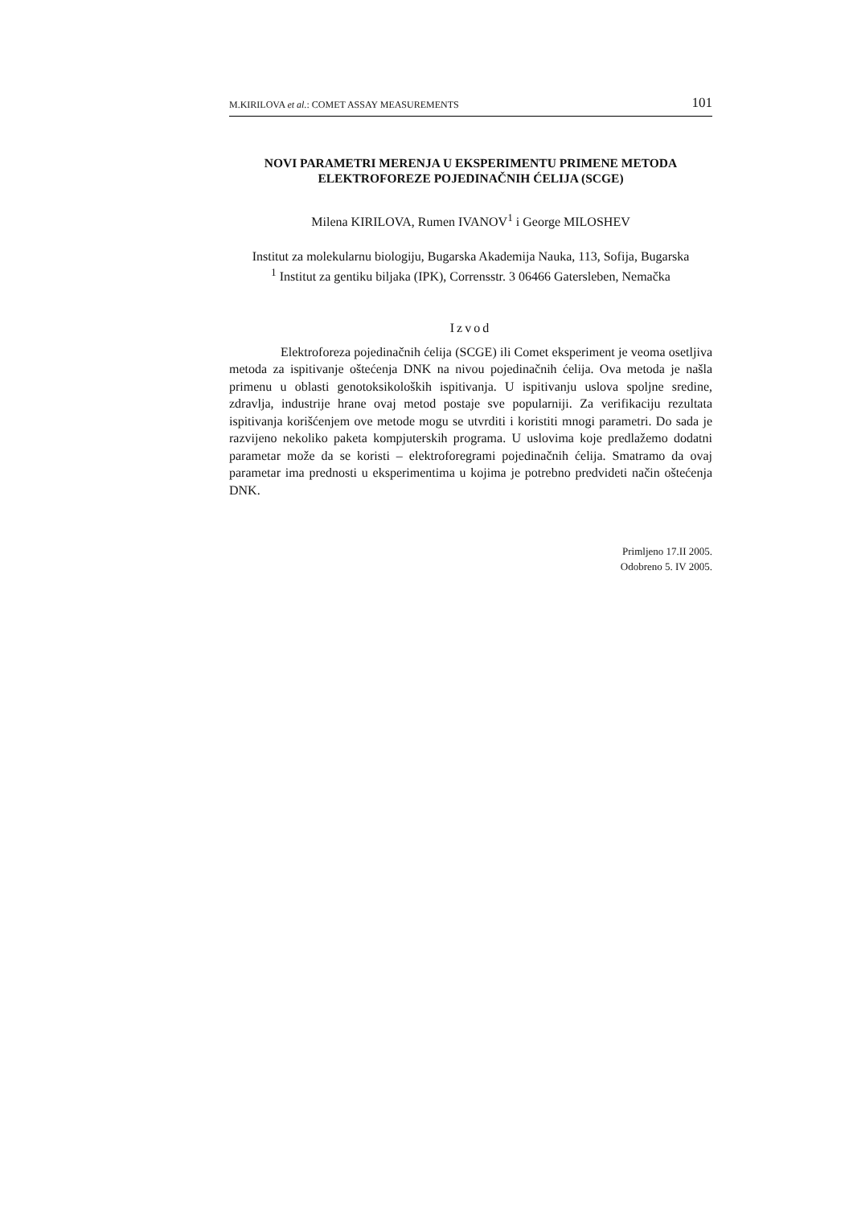M.KIRILOVA et al.: COMET ASSAY MEASUREMENTS 101
NOVI PARAMETRI MERENJA U EKSPERIMENTU PRIMENE METODA ELEKTROFOREZE POJEDINAČNIH ĆELIJA (SCGE)
Milena KIRILOVA, Rumen IVANOV<sup>1</sup> i George MILOSHEV
Institut za molekularnu biologiju, Bugarska Akademija Nauka, 113, Sofija, Bugarska
<sup>1</sup> Institut za gentiku biljaka (IPK), Corrensstr. 3 06466 Gatersleben, Nemačka
Izvod
Elektroforeza pojedinačnih ćelija (SCGE) ili Comet eksperiment je veoma osetljiva metoda za ispitivanje oštećenja DNK na nivou pojedinačnih ćelija. Ova metoda je našla primenu u oblasti genotoksikoloških ispitivanja. U ispitivanju uslova spoljne sredine, zdravlja, industrije hrane ovaj metod postaje sve popularniji. Za verifikaciju rezultata ispitivanja korišćenjem ove metode mogu se utvrditi i koristiti mnogi parametri. Do sada je razvijeno nekoliko paketa kompjuterskih programa. U uslovima koje predlažemo dodatni parametar može da se koristi – elektroforegrami pojedinačnih ćelija. Smatramo da ovaj parametar ima prednosti u eksperimentima u kojima je potrebno predvideti način oštećenja DNK.
Primljeno 17.II 2005.
Odobreno 5. IV 2005.